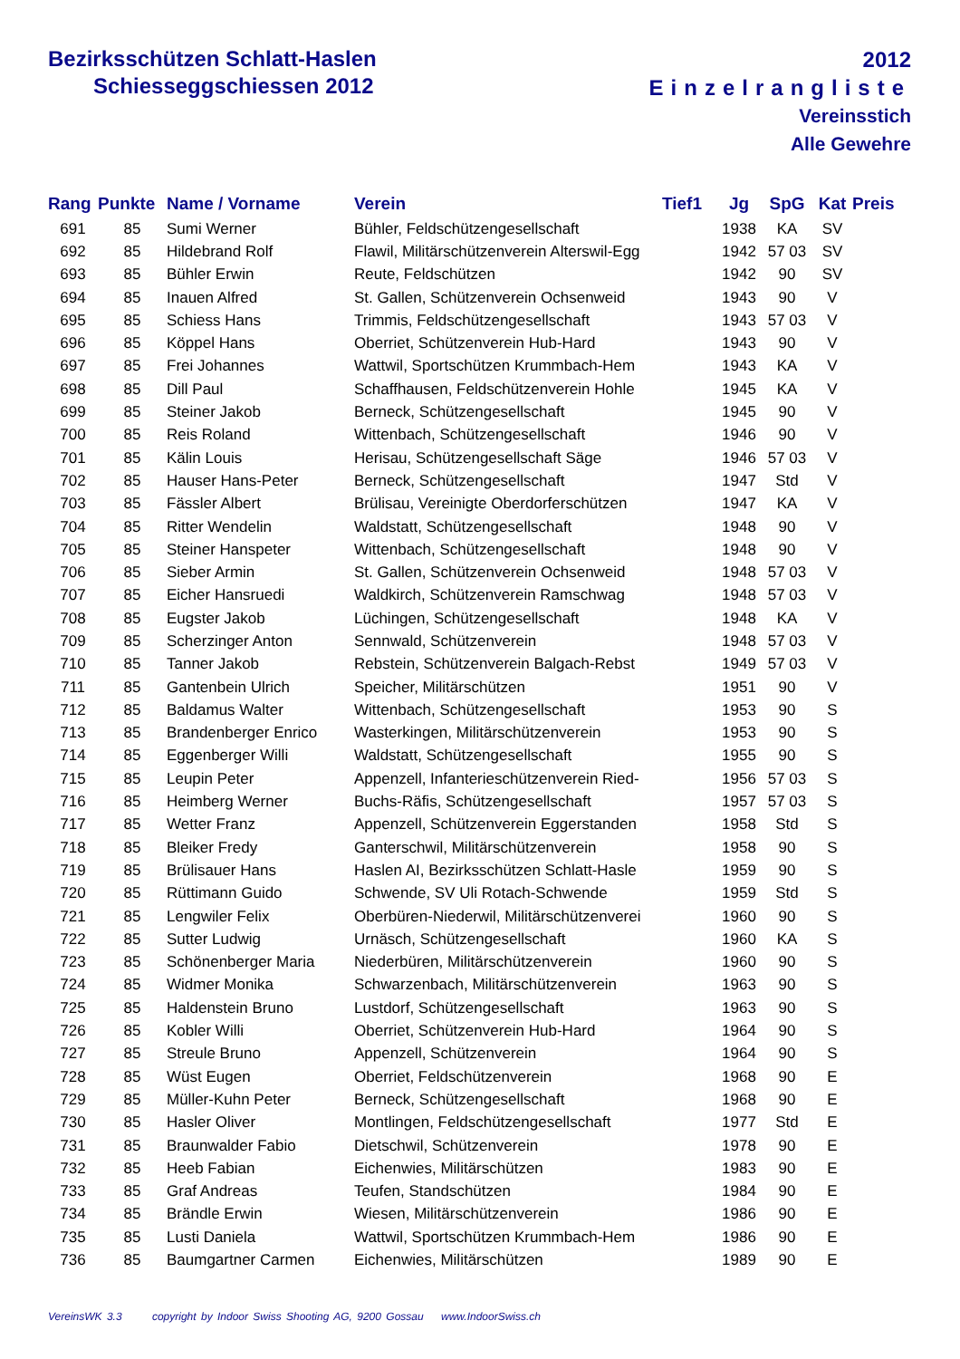Bezirksschützen Schlatt-Haslen
Schiesseggschiessen 2012
2012
Einzelrangliste
Vereinsstich
Alle Gewehre
| Rang | Punkte | Name / Vorname | Verein | Tief1 | Jg | SpG | Kat | Preis |
| --- | --- | --- | --- | --- | --- | --- | --- | --- |
| 691 | 85 | Sumi Werner | Bühler, Feldschützengesellschaft | | 1938 | KA | SV | |
| 692 | 85 | Hildebrand Rolf | Flawil, Militärschützenverein Alterswil-Egg | | 1942 | 57 03 | SV | |
| 693 | 85 | Bühler Erwin | Reute, Feldschützen | | 1942 | 90 | SV | |
| 694 | 85 | Inauen Alfred | St. Gallen, Schützenverein Ochsenweid | | 1943 | 90 | V | |
| 695 | 85 | Schiess Hans | Trimmis, Feldschützengesellschaft | | 1943 | 57 03 | V | |
| 696 | 85 | Köppel Hans | Oberriet, Schützenverein Hub-Hard | | 1943 | 90 | V | |
| 697 | 85 | Frei Johannes | Wattwil, Sportschützen Krummbach-Hem | | 1943 | KA | V | |
| 698 | 85 | Dill Paul | Schaffhausen, Feldschützenverein Hohle | | 1945 | KA | V | |
| 699 | 85 | Steiner Jakob | Berneck, Schützengesellschaft | | 1945 | 90 | V | |
| 700 | 85 | Reis Roland | Wittenbach, Schützengesellschaft | | 1946 | 90 | V | |
| 701 | 85 | Kälin Louis | Herisau, Schützengesellschaft Säge | | 1946 | 57 03 | V | |
| 702 | 85 | Hauser Hans-Peter | Berneck, Schützengesellschaft | | 1947 | Std | V | |
| 703 | 85 | Fässler Albert | Brülisau, Vereinigte Oberdorferschützen | | 1947 | KA | V | |
| 704 | 85 | Ritter Wendelin | Waldstatt, Schützengesellschaft | | 1948 | 90 | V | |
| 705 | 85 | Steiner Hanspeter | Wittenbach, Schützengesellschaft | | 1948 | 90 | V | |
| 706 | 85 | Sieber Armin | St. Gallen, Schützenverein Ochsenweid | | 1948 | 57 03 | V | |
| 707 | 85 | Eicher Hansruedi | Waldkirch, Schützenverein Ramschwag | | 1948 | 57 03 | V | |
| 708 | 85 | Eugster Jakob | Lüchingen, Schützengesellschaft | | 1948 | KA | V | |
| 709 | 85 | Scherzinger Anton | Sennwald, Schützenverein | | 1948 | 57 03 | V | |
| 710 | 85 | Tanner Jakob | Rebstein, Schützenverein Balgach-Rebst | | 1949 | 57 03 | V | |
| 711 | 85 | Gantenbein Ulrich | Speicher, Militärschützen | | 1951 | 90 | V | |
| 712 | 85 | Baldamus Walter | Wittenbach, Schützengesellschaft | | 1953 | 90 | S | |
| 713 | 85 | Brandenberger Enrico | Wasterkingen, Militärschützenverein | | 1953 | 90 | S | |
| 714 | 85 | Eggenberger Willi | Waldstatt, Schützengesellschaft | | 1955 | 90 | S | |
| 715 | 85 | Leupin Peter | Appenzell, Infanterieschützenverein Ried- | | 1956 | 57 03 | S | |
| 716 | 85 | Heimberg Werner | Buchs-Räfis, Schützengesellschaft | | 1957 | 57 03 | S | |
| 717 | 85 | Wetter Franz | Appenzell, Schützenverein Eggerstanden | | 1958 | Std | S | |
| 718 | 85 | Bleiker Fredy | Ganterschwil, Militärschützenverein | | 1958 | 90 | S | |
| 719 | 85 | Brülisauer Hans | Haslen AI, Bezirksschützen Schlatt-Hasle | | 1959 | 90 | S | |
| 720 | 85 | Rüttimann Guido | Schwende, SV Uli Rotach-Schwende | | 1959 | Std | S | |
| 721 | 85 | Lengwiler Felix | Oberbüren-Niederwil, Militärschützenverei | | 1960 | 90 | S | |
| 722 | 85 | Sutter Ludwig | Urnäsch, Schützengesellschaft | | 1960 | KA | S | |
| 723 | 85 | Schönenberger Maria | Niederbüren, Militärschützenverein | | 1960 | 90 | S | |
| 724 | 85 | Widmer Monika | Schwarzenbach, Militärschützenverein | | 1963 | 90 | S | |
| 725 | 85 | Haldenstein Bruno | Lustdorf, Schützengesellschaft | | 1963 | 90 | S | |
| 726 | 85 | Kobler Willi | Oberriet, Schützenverein Hub-Hard | | 1964 | 90 | S | |
| 727 | 85 | Streule Bruno | Appenzell, Schützenverein | | 1964 | 90 | S | |
| 728 | 85 | Wüst Eugen | Oberriet, Feldschützenverein | | 1968 | 90 | E | |
| 729 | 85 | Müller-Kuhn Peter | Berneck, Schützengesellschaft | | 1968 | 90 | E | |
| 730 | 85 | Hasler Oliver | Montlingen, Feldschützengesellschaft | | 1977 | Std | E | |
| 731 | 85 | Braunwalder Fabio | Dietschwil, Schützenverein | | 1978 | 90 | E | |
| 732 | 85 | Heeb Fabian | Eichenwies, Militärschützen | | 1983 | 90 | E | |
| 733 | 85 | Graf Andreas | Teufen, Standschützen | | 1984 | 90 | E | |
| 734 | 85 | Brändle Erwin | Wiesen, Militärschützenverein | | 1986 | 90 | E | |
| 735 | 85 | Lusti Daniela | Wattwil, Sportschützen Krummbach-Hem | | 1986 | 90 | E | |
| 736 | 85 | Baumgartner Carmen | Eichenwies, Militärschützen | | 1989 | 90 | E | |
VereinsWK 3.3 copyright by Indoor Swiss Shooting AG, 9200 Gossau www.IndoorSwiss.ch